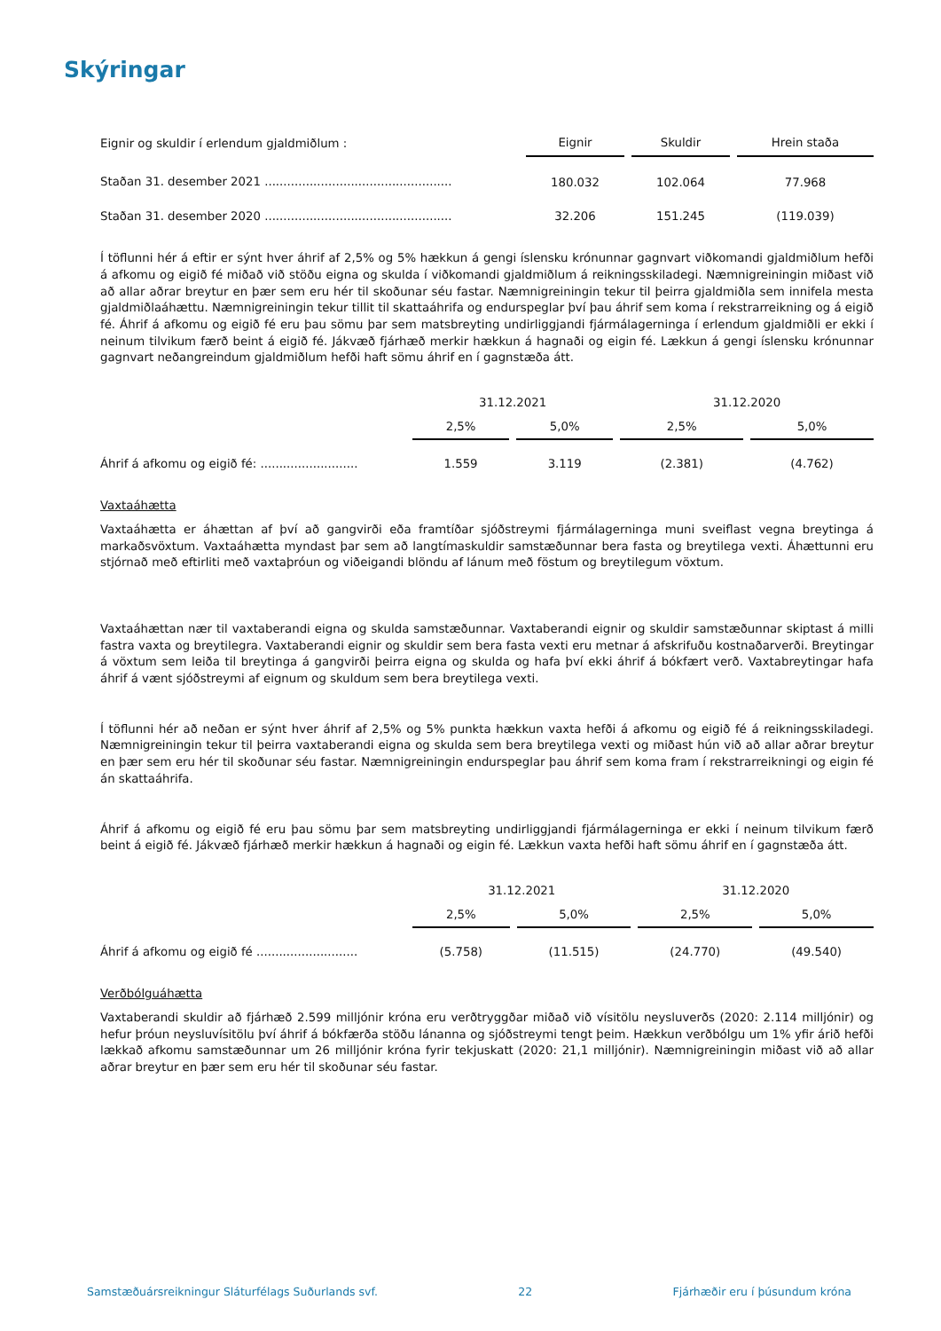Skýringar
| Eignir og skuldir í erlendum gjaldmiðlum : | Eignir | | Skuldir | | Hrein staða |
| Staðan 31. desember 2021 .................................................. | 180.032 | | 102.064 | | 77.968 |
| Staðan 31. desember 2020 .................................................. | 32.206 | | 151.245 | | (119.039) |
Í töflunni hér á eftir er sýnt hver áhrif af 2,5% og 5% hækkun á gengi íslensku krónunnar gagnvart viðkomandi gjaldmiðlum hefði á afkomu og eigið fé miðað við stöðu eigna og skulda í viðkomandi gjaldmiðlum á reikningsskiladegi. Næmnigreiningin miðast við að allar aðrar breytur en þær sem eru hér til skoðunar séu fastar. Næmnigreiningin tekur til þeirra gjaldmiðla sem innifela mesta gjaldmiðlaáhættu. Næmnigreiningin tekur tillit til skattaáhrifa og endurspeglar því þau áhrif sem koma í rekstrarreikning og á eigið fé. Áhrif á afkomu og eigið fé eru þau sömu þar sem matsbreyting undirliggjandi fjármálagerninga í erlendum gjaldmiðli er ekki í neinum tilvikum færð beint á eigið fé. Jákvæð fjárhæð merkir hækkun á hagnaði og eigin fé. Lækkun á gengi íslensku krónunnar gagnvart neðangreindum gjaldmiðlum hefði haft sömu áhrif en í gagnstæða átt.
| | 31.12.2021 | | | | 31.12.2020 | | |
| | 2,5% | | 5,0% | | 2,5% | | 5,0% |
| Áhrif á afkomu og eigið fé: .......................... | 1.559 | | 3.119 | | (2.381) | | (4.762) |
Vaxtaáhætta
Vaxtaáhætta er áhættan af því að gangvirði eða framtíðar sjóðstreymi fjármálagerninga muni sveiflast vegna breytinga á markaðsvöxtum. Vaxtaáhætta myndast þar sem að langtímaskuldir samstæðunnar bera fasta og breytilega vexti. Áhættunni eru stjórnað með eftirliti með vaxtaþróun og viðeigandi blöndu af lánum með föstum og breytilegum vöxtum.
Vaxtaáhættan nær til vaxtaberandi eigna og skulda samstæðunnar. Vaxtaberandi eignir og skuldir samstæðunnar skiptast á milli fastra vaxta og breytilegra. Vaxtaberandi eignir og skuldir sem bera fasta vexti eru metnar á afskrifuðu kostnaðarverði. Breytingar á vöxtum sem leiða til breytinga á gangvirði þeirra eigna og skulda og hafa því ekki áhrif á bókfært verð. Vaxtabreytingar hafa áhrif á vænt sjóðstreymi af eignum og skuldum sem bera breytilega vexti.
Í töflunni hér að neðan er sýnt hver áhrif af 2,5% og 5% punkta hækkun vaxta hefði á afkomu og eigið fé á reikningsskiladegi. Næmnigreiningin tekur til þeirra vaxtaberandi eigna og skulda sem bera breytilega vexti og miðast hún við að allar aðrar breytur en þær sem eru hér til skoðunar séu fastar. Næmnigreiningin endurspeglar þau áhrif sem koma fram í rekstrarreikningi og eigin fé án skattaáhrifa.
Áhrif á afkomu og eigið fé eru þau sömu þar sem matsbreyting undirliggjandi fjármálagerninga er ekki í neinum tilvikum færð beint á eigið fé. Jákvæð fjárhæð merkir hækkun á hagnaði og eigin fé. Lækkun vaxta hefði haft sömu áhrif en í gagnstæða átt.
| | 31.12.2021 | | | | 31.12.2020 | | |
| | 2,5% | | 5,0% | | 2,5% | | 5,0% |
| Áhrif á afkomu og eigið fé ........................... | (5.758) | | (11.515) | | (24.770) | | (49.540) |
Verðbólguáhætta
Vaxtaberandi skuldir að fjárhæð 2.599 milljónir króna eru verðtryggðar miðað við vísitölu neysluverðs (2020: 2.114 milljónir) og hefur þróun neysluvísitölu því áhrif á bókfærða stöðu lánanna og sjóðstreymi tengt þeim. Hækkun verðbólgu um 1% yfir árið hefði lækkað afkomu samstæðunnar um 26 milljónir króna fyrir tekjuskatt (2020: 21,1 milljónir). Næmnigreiningin miðast við að allar aðrar breytur en þær sem eru hér til skoðunar séu fastar.
Samstæðuársreikningur Sláturfélags Suðurlands svf. 22 Fjárhæðir eru í þúsundum króna